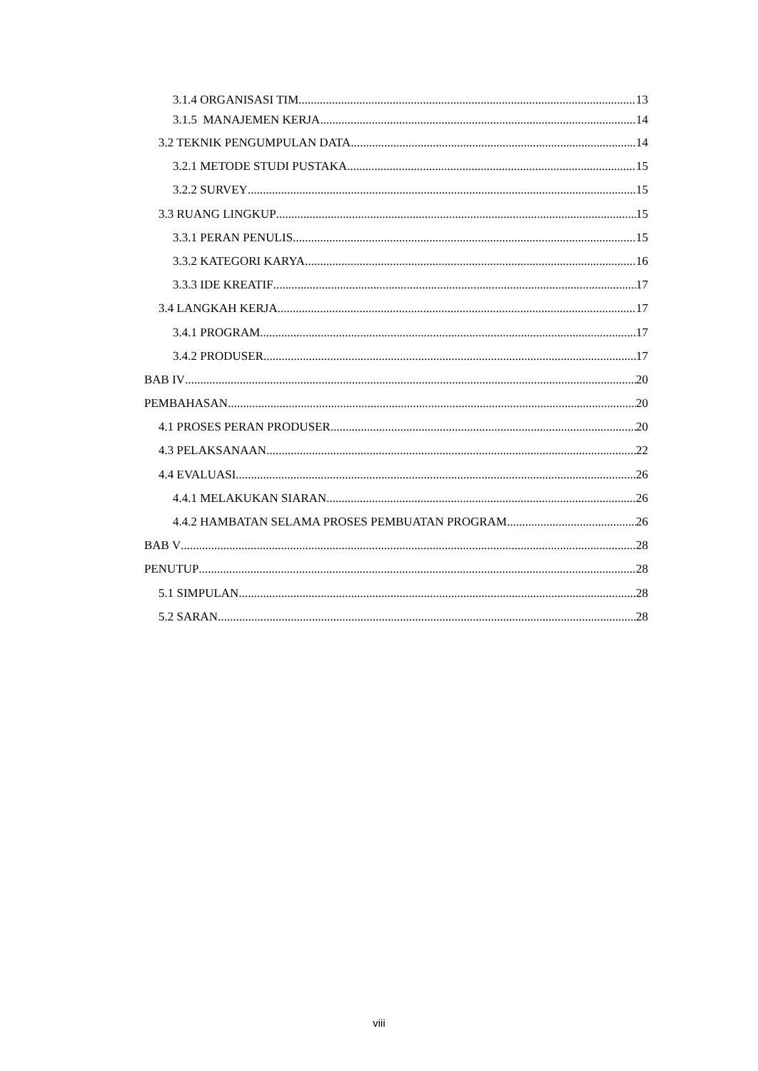3.1.4 ORGANISASI TIM 13
3.1.5 MANAJEMEN KERJA 14
3.2 TEKNIK PENGUMPULAN DATA 14
3.2.1 METODE STUDI PUSTAKA 15
3.2.2 SURVEY 15
3.3 RUANG LINGKUP 15
3.3.1 PERAN PENULIS 15
3.3.2 KATEGORI KARYA 16
3.3.3 IDE KREATIF 17
3.4 LANGKAH KERJA 17
3.4.1 PROGRAM 17
3.4.2 PRODUSER 17
BAB IV 20
PEMBAHASAN 20
4.1 PROSES PERAN PRODUSER 20
4.3 PELAKSANAAN 22
4.4 EVALUASI 26
4.4.1 MELAKUKAN SIARAN 26
4.4.2 HAMBATAN SELAMA PROSES PEMBUATAN PROGRAM 26
BAB V 28
PENUTUP 28
5.1 SIMPULAN 28
5.2 SARAN 28
viii